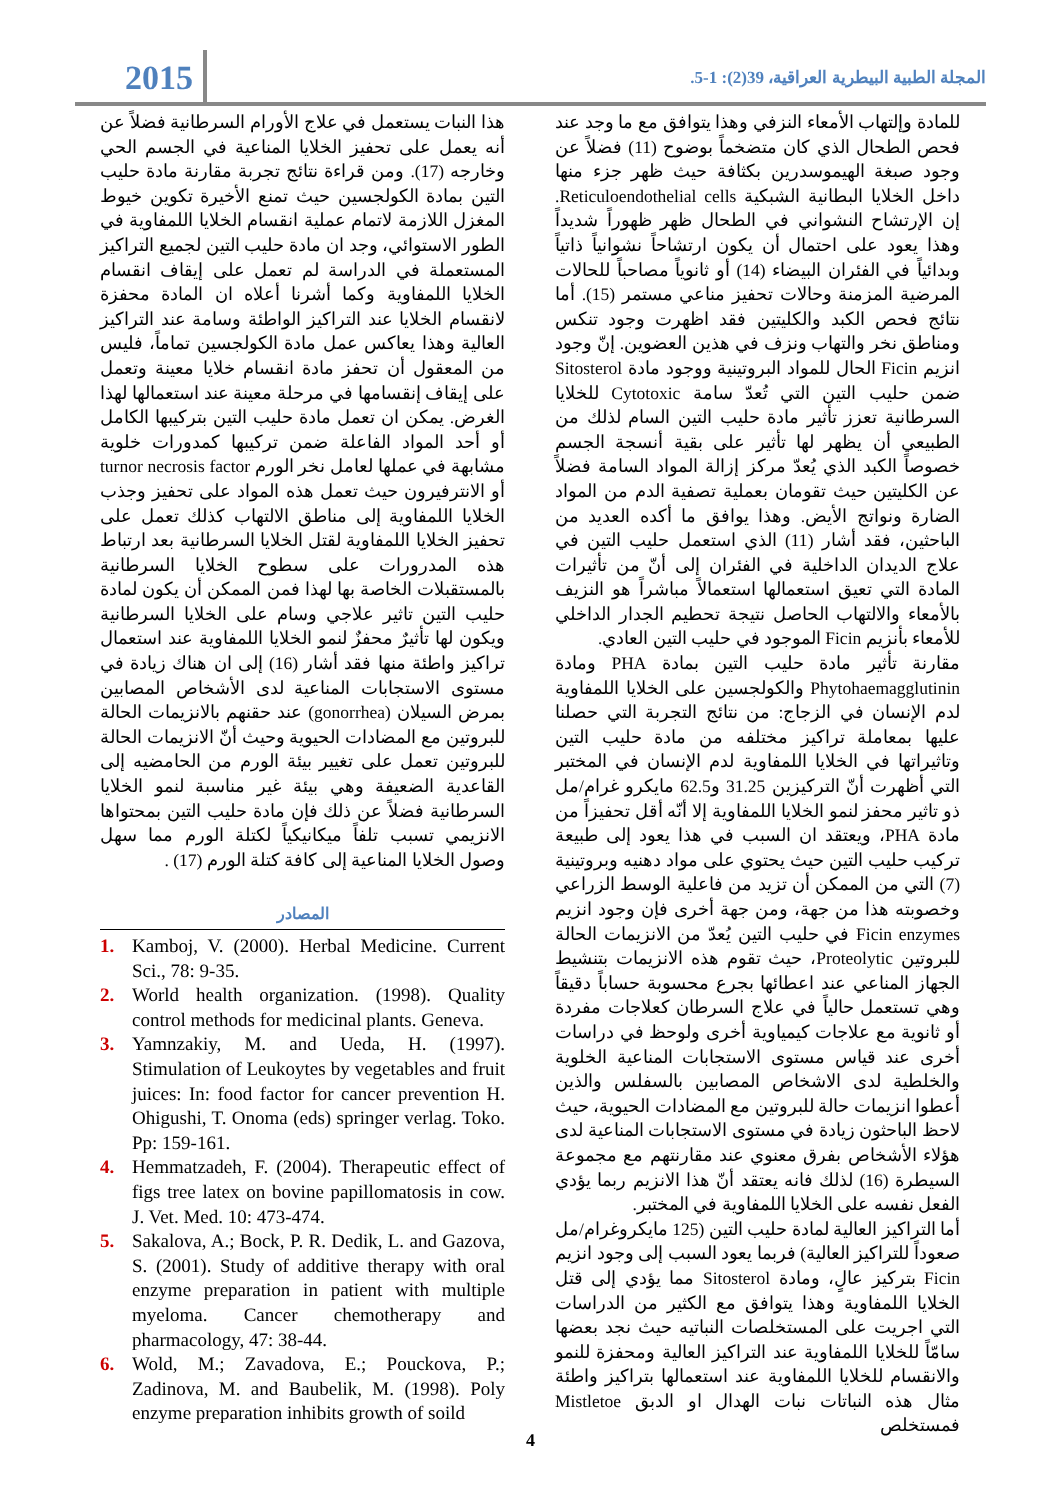2015
المجلة الطبية البيطرية العراقية، 39(2): 1-5.
للمادة وإلتهاب الأمعاء النزفي وهذا يتوافق مع ما وجد عند فحص الطحال الذي كان متضخماً بوضوح (11) فضلاً عن وجود صبغة الهيموسدرين بكثافة حيث ظهر جزء منها داخل الخلايا البطانية الشبكية Reticuloendothelial cells. إن الإرتشاح النشواني في الطحال ظهر ظهوراً شديداً وهذا يعود على احتمال أن يكون ارتشاحاً نشوانياً ذاتياً وبدائياً في الفئران البيضاء (14) أو ثانوياً مصاحباً للحالات المرضية المزمنة وحالات تحفيز مناعي مستمر (15). أما نتائج فحص الكبد والكليتين فقد اظهرت وجود تنكس ومناطق نخر والتهاب ونزف في هذين العضوين. إنّ وجود انزيم Ficin الحال للمواد البروتينية ووجود مادة Sitosterol ضمن حليب التين التي تُعدّ سامة Cytotoxic للخلايا السرطانية تعزز تأثير مادة حليب التين السام لذلك من الطبيعي أن يظهر لها تأثير على بقية أنسجة الجسم خصوصاً الكبد الذي يُعدّ مركز إزالة المواد السامة فضلاً عن الكليتين حيث تقومان بعملية تصفية الدم من المواد الضارة ونواتج الأيض. وهذا يوافق ما أكده العديد من الباحثين، فقد أشار (11) الذي استعمل حليب التين في علاج الديدان الداخلية في الفئران إلى أنّ من تأثيرات المادة التي تعيق استعمالها استعمالاً مباشراً هو النزيف بالأمعاء والالتهاب الحاصل نتيجة تحطيم الجدار الداخلي للأمعاء بأنزيم Ficin الموجود في حليب التين العادي.
مقارنة تأثير مادة حليب التين بمادة PHA ومادة Phytohaemagglutinin والكولجسين على الخلايا اللمفاوية لدم الإنسان في الزجاج: من نتائج التجربة التي حصلنا عليها بمعاملة تراكيز مختلفه من مادة حليب التين وتاثيراتها في الخلايا اللمفاوية لدم الإنسان في المختبر التي أظهرت أنّ التركيزين 31.25 و62.5 مايكرو غرام/مل ذو تاثير محفز لنمو الخلايا اللمفاوية إلا أنّه أقل تحفيزاً من مادة PHA، ويعتقد ان السبب في هذا يعود إلى طبيعة تركيب حليب التين حيث يحتوي على مواد دهنيه وبروتينية (7) التي من الممكن أن تزيد من فاعلية الوسط الزراعي وخصوبته هذا من جهة، ومن جهة أخرى فإن وجود انزيم Ficin enzymes في حليب التين يُعدّ من الانزيمات الحالة للبروتين Proteolytic، حيث تقوم هذه الانزيمات بتنشيط الجهاز المناعي عند اعطائها بجرع محسوبة حساباً دقيقاً وهي تستعمل حالياً في علاج السرطان كعلاجات مفردة أو ثانوية مع علاجات كيمياوية أخرى ولوحظ في دراسات أخرى عند قياس مستوى الاستجابات المناعية الخلوية والخلطية لدى الاشخاص المصابين بالسفلس والذين أعطوا انزيمات حالة للبروتين مع المضادات الحيوية، حيث لاحظ الباحثون زيادة في مستوى الاستجابات المناعية لدى هؤلاء الأشخاص بفرق معنوي عند مقارنتهم مع مجموعة السيطرة (16) لذلك فانه يعتقد أنّ هذا الانزيم ربما يؤدي الفعل نفسه على الخلايا اللمفاوية في المختبر.
أما التراكيز العالية لمادة حليب التين (125 مايكروغرام/مل صعوداً للتراكيز العالية) فربما يعود السبب إلى وجود انزيم Ficin بتركيز عالٍ، ومادة Sitosterol مما يؤدي إلى قتل الخلايا اللمفاوية وهذا يتوافق مع الكثير من الدراسات التي اجريت على المستخلصات النباتيه حيث نجد بعضها سامّاً للخلايا اللمفاوية عند التراكيز العالية ومحفزة للنمو والانقسام للخلايا اللمفاوية عند استعمالها بتراكيز واطئة مثال هذه النباتات نبات الهدال او الدبق Mistletoe فمستخلص
هذا النبات يستعمل في علاج الأورام السرطانية فضلاً عن أنه يعمل على تحفيز الخلايا المناعية في الجسم الحي وخارجه (17). ومن قراءة نتائج تجربة مقارنة مادة حليب التين بمادة الكولجسين حيث تمنع الأخيرة تكوين خيوط المغزل اللازمة لاتمام عملية انقسام الخلايا اللمفاوية في الطور الاستوائي، وجد ان مادة حليب التين لجميع التراكيز المستعملة في الدراسة لم تعمل على إيقاف انقسام الخلايا اللمفاوية وكما أشرنا أعلاه ان المادة محفزة لانقسام الخلايا عند التراكيز الواطئة وسامة عند التراكيز العالية وهذا يعاكس عمل مادة الكولجسين تماماً، فليس من المعقول أن تحفز مادة انقسام خلايا معينة وتعمل على إيقاف إنقسامها في مرحلة معينة عند استعمالها لهذا الغرض. يمكن ان تعمل مادة حليب التين بتركيبها الكامل أو أحد المواد الفاعلة ضمن تركيبها كمدورات خلوية مشابهة في عملها لعامل نخر الورم turnor necrosis factor أو الانترفيرون حيث تعمل هذه المواد على تحفيز وجذب الخلايا اللمفاوية إلى مناطق الالتهاب كذلك تعمل على تحفيز الخلايا اللمفاوية لقتل الخلايا السرطانية بعد ارتباط هذه المدرورات على سطوح الخلايا السرطانية بالمستقبلات الخاصة بها لهذا فمن الممكن أن يكون لمادة حليب التين تاثير علاجي وسام على الخلايا السرطانية ويكون لها تأثيرٌ محفزٌ لنمو الخلايا اللمفاوية عند استعمال تراكيز واطئة منها فقد أشار (16) إلى ان هناك زيادة في مستوى الاستجابات المناعية لدى الأشخاص المصابين بمرض السيلان (gonorrhea) عند حقنهم بالانزيمات الحالة للبروتين مع المضادات الحيوية وحيث أنّ الانزيمات الحالة للبروتين تعمل على تغيير بيئة الورم من الحامضيه إلى القاعدية الضعيفة وهي بيئة غير مناسبة لنمو الخلايا السرطانية فضلاً عن ذلك فإن مادة حليب التين بمحتواها الانزيمي تسبب تلفاً ميكانيكياً لكتلة الورم مما سهل وصول الخلايا المناعية إلى كافة كتلة الورم (17) .
المصادر
1. Kamboj, V. (2000). Herbal Medicine. Current Sci., 78: 9-35.
2. World health organization. (1998). Quality control methods for medicinal plants. Geneva.
3. Yamnzakiy, M. and Ueda, H. (1997). Stimulation of Leukoytes by vegetables and fruit juices: In: food factor for cancer prevention H. Ohigushi, T. Onoma (eds) springer verlag. Toko. Pp: 159-161.
4. Hemmatzadeh, F. (2004). Therapeutic effect of figs tree latex on bovine papillomatosis in cow. J. Vet. Med. 10: 473-474.
5. Sakalova, A.; Bock, P. R. Dedik, L. and Gazova, S. (2001). Study of additive therapy with oral enzyme preparation in patient with multiple myeloma. Cancer chemotherapy and pharmacology, 47: 38-44.
6. Wold, M.; Zavadova, E.; Pouckova, P.; Zadinova, M. and Baubelik, M. (1998). Poly enzyme preparation inhibits growth of soild
4